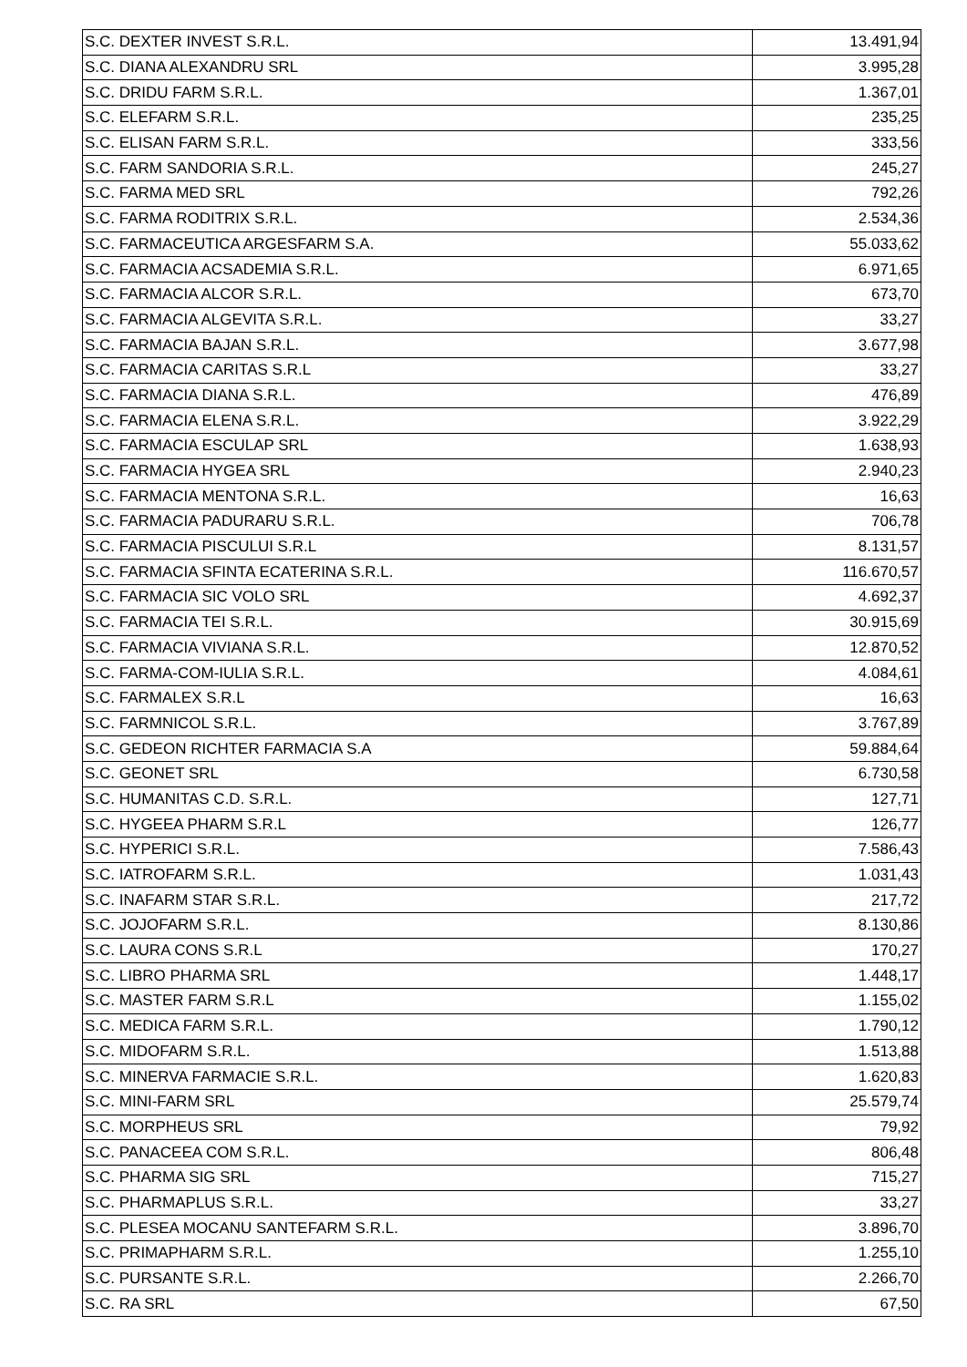| S.C. DEXTER INVEST S.R.L. | 13.491,94 |
| S.C. DIANA ALEXANDRU SRL | 3.995,28 |
| S.C. DRIDU FARM S.R.L. | 1.367,01 |
| S.C. ELEFARM S.R.L. | 235,25 |
| S.C. ELISAN FARM S.R.L. | 333,56 |
| S.C. FARM SANDORIA S.R.L. | 245,27 |
| S.C. FARMA MED SRL | 792,26 |
| S.C. FARMA RODITRIX S.R.L. | 2.534,36 |
| S.C. FARMACEUTICA ARGESFARM S.A. | 55.033,62 |
| S.C. FARMACIA ACSADEMIA S.R.L. | 6.971,65 |
| S.C. FARMACIA ALCOR S.R.L. | 673,70 |
| S.C. FARMACIA ALGEVITA S.R.L. | 33,27 |
| S.C. FARMACIA BAJAN S.R.L. | 3.677,98 |
| S.C. FARMACIA CARITAS S.R.L | 33,27 |
| S.C. FARMACIA DIANA S.R.L. | 476,89 |
| S.C. FARMACIA ELENA S.R.L. | 3.922,29 |
| S.C. FARMACIA ESCULAP SRL | 1.638,93 |
| S.C. FARMACIA HYGEA SRL | 2.940,23 |
| S.C. FARMACIA MENTONA S.R.L. | 16,63 |
| S.C. FARMACIA PADURARU S.R.L. | 706,78 |
| S.C. FARMACIA PISCULUI S.R.L | 8.131,57 |
| S.C. FARMACIA SFINTA ECATERINA S.R.L. | 116.670,57 |
| S.C. FARMACIA SIC VOLO SRL | 4.692,37 |
| S.C. FARMACIA TEI S.R.L. | 30.915,69 |
| S.C. FARMACIA VIVIANA S.R.L. | 12.870,52 |
| S.C. FARMA-COM-IULIA S.R.L. | 4.084,61 |
| S.C. FARMALEX S.R.L | 16,63 |
| S.C. FARMNICOL S.R.L. | 3.767,89 |
| S.C. GEDEON RICHTER FARMACIA S.A | 59.884,64 |
| S.C. GEONET SRL | 6.730,58 |
| S.C. HUMANITAS C.D. S.R.L. | 127,71 |
| S.C. HYGEEA PHARM S.R.L | 126,77 |
| S.C. HYPERICI S.R.L. | 7.586,43 |
| S.C. IATROFARM S.R.L. | 1.031,43 |
| S.C. INAFARM STAR S.R.L. | 217,72 |
| S.C. JOJOFARM S.R.L. | 8.130,86 |
| S.C. LAURA CONS S.R.L | 170,27 |
| S.C. LIBRO PHARMA SRL | 1.448,17 |
| S.C. MASTER FARM S.R.L | 1.155,02 |
| S.C. MEDICA FARM S.R.L. | 1.790,12 |
| S.C. MIDOFARM S.R.L. | 1.513,88 |
| S.C. MINERVA FARMACIE S.R.L. | 1.620,83 |
| S.C. MINI-FARM SRL | 25.579,74 |
| S.C. MORPHEUS SRL | 79,92 |
| S.C. PANACEEA COM S.R.L. | 806,48 |
| S.C. PHARMA SIG SRL | 715,27 |
| S.C. PHARMAPLUS S.R.L. | 33,27 |
| S.C. PLESEA MOCANU SANTEFARM S.R.L. | 3.896,70 |
| S.C. PRIMAPHARM S.R.L. | 1.255,10 |
| S.C. PURSANTE S.R.L. | 2.266,70 |
| S.C. RA SRL | 67,50 |